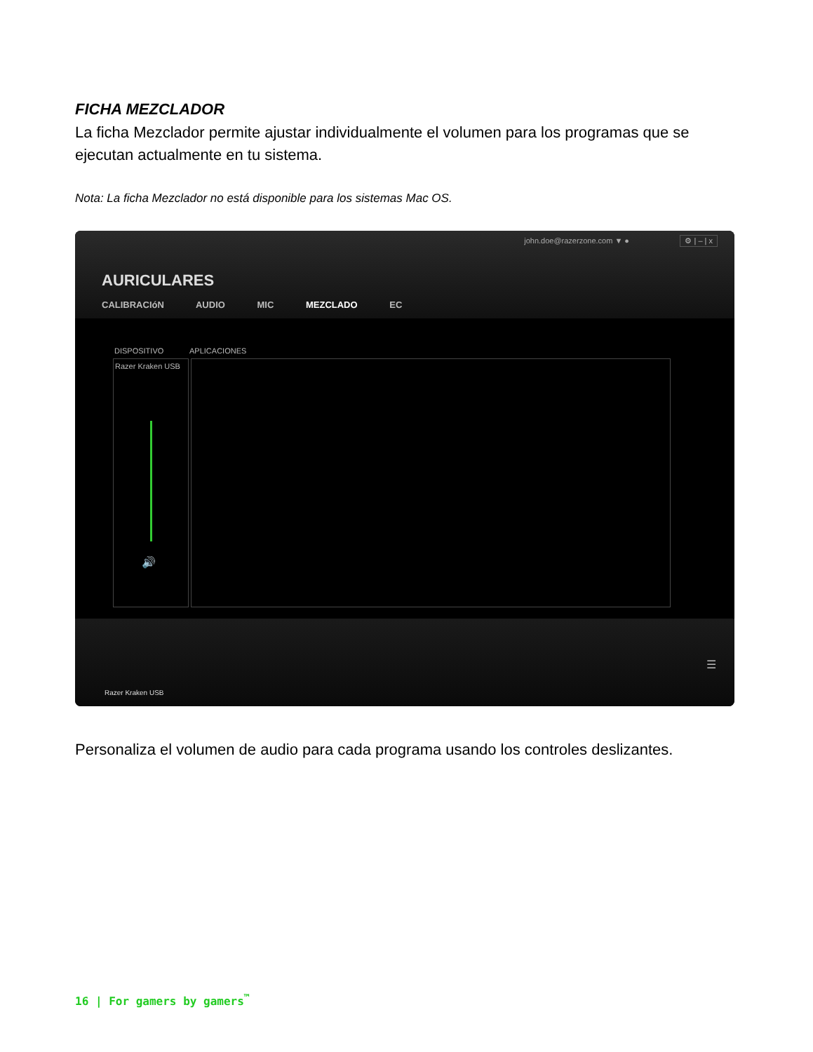FICHA MEZCLADOR
La ficha Mezclador permite ajustar individualmente el volumen para los programas que se ejecutan actualmente en tu sistema.
Nota: La ficha Mezclador no está disponible para los sistemas Mac OS.
john.doe@razerzone.com ▼ ● ⚙ | – | x
AURICULARES
CALIBRACIóN AUDIO MIC MEZCLADO EC
DISPOSITIVO APLICACIONES
Razer Kraken USB
🔊
Razer Kraken USB
☰
Personaliza el volumen de audio para cada programa usando los controles deslizantes.
16 | For gamers by gamers<sup>™</sup>